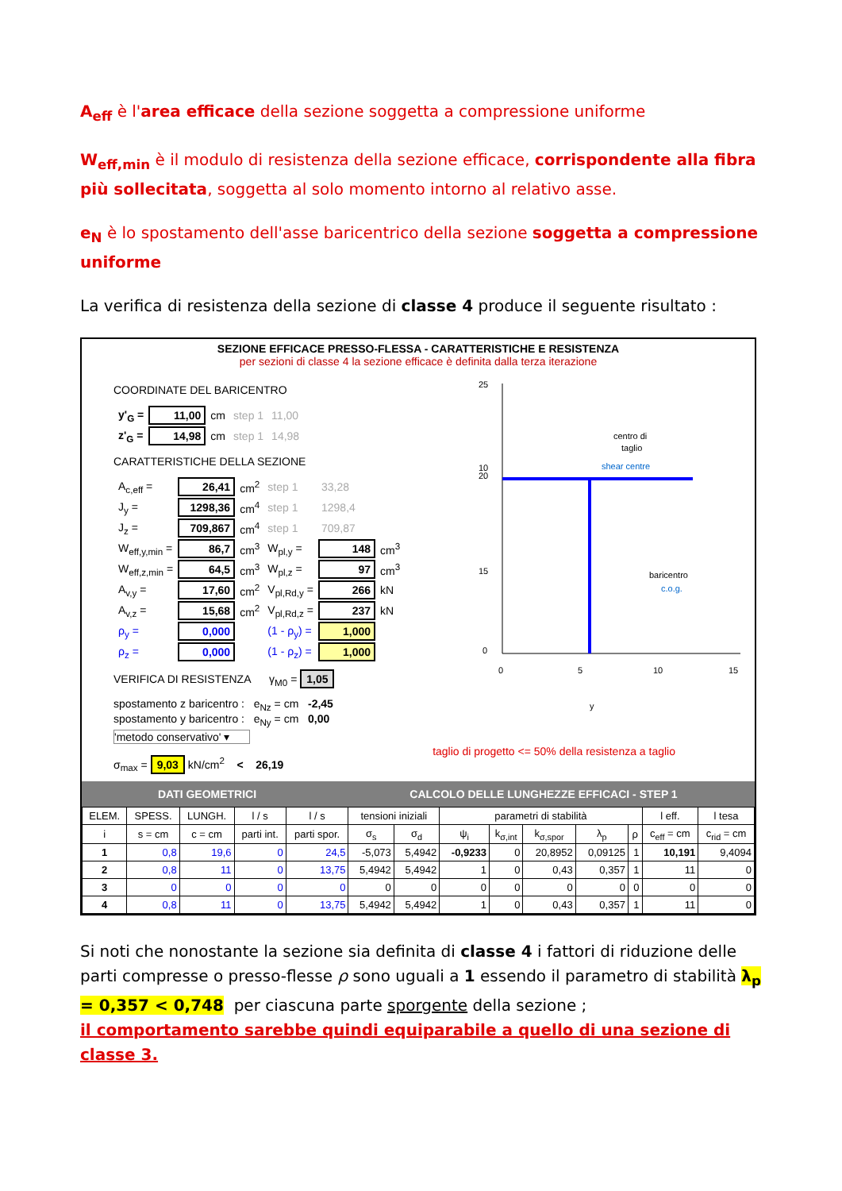A<sub>eff</sub> è l'area efficace della sezione soggetta a compressione uniforme
W<sub>eff,min</sub> è il modulo di resistenza della sezione efficace, corrispondente alla fibra più sollecitata, soggetta al solo momento intorno al relativo asse.
e<sub>N</sub> è lo spostamento dell'asse baricentrico della sezione soggetta a compressione uniforme
La verifica di resistenza della sezione di classe 4 produce il seguente risultato :
SEZIONE EFFICACE PRESSO-FLESSA - CARATTERISTICHE E RESISTENZA
per sezioni di classe 4 la sezione efficace è definita dalla terza iterazione
COORDINATE DEL BARICENTRO
| y'<sub>G</sub> = | 11,00 | cm | step 1 | 11,00 |
| z'<sub>G</sub> = | 14,98 | cm | step 1 | 14,98 |
CARATTERISTICHE DELLA SEZIONE
| A<sub>c,eff</sub> = | 26,41 | cm<sup>2</sup> | step 1 | 33,28 | |
| J<sub>y</sub> = | 1298,36 | cm<sup>4</sup> | step 1 | 1298,4 | |
| J<sub>z</sub> = | 709,867 | cm<sup>4</sup> | step 1 | 709,87 | |
| W<sub>eff,y,min</sub> = | 86,7 | cm<sup>3</sup> | W<sub>pl,y</sub> = | 148 | cm<sup>3</sup> |
| W<sub>eff,z,min</sub> = | 64,5 | cm<sup>3</sup> | W<sub>pl,z</sub> = | 97 | cm<sup>3</sup> |
| A<sub>v,y</sub> = | 17,60 | cm<sup>2</sup> | V<sub>pl,Rd,y</sub> = | 266 | kN |
| A<sub>v,z</sub> = | 15,68 | cm<sup>2</sup> | V<sub>pl,Rd,z</sub> = | 237 | kN |
| ρ<sub>y</sub> = | 0,000 | | (1 - ρ<sub>y</sub>) = | 1,000 | |
| ρ<sub>z</sub> = | 0,000 | | (1 - ρ<sub>z</sub>) = | 1,000 | |
VERIFICA DI RESISTENZA γ<sub>M0</sub> = 1,05
spostamento z baricentro : e<sub>Nz</sub> = cm -2,45
spostamento y baricentro : e<sub>Ny</sub> = cm 0,00
'metodo conservativo' ▾
σ<sub>max</sub> = 9,03 kN/cm<sup>2</sup> < 26,19
25
20
15
10
0
0
5
10
15
centro di
taglio
shear centre
baricentro
c.o.g.
y
taglio di progetto <= 50% della resistenza a taglio
DATI GEOMETRICI CALCOLO DELLE LUNGHEZZE EFFICACI - STEP 1
| ELEM. | SPESS. | LUNGH. | l / s | l / s | tensioni iniziali | | parametri di stabilità | | | | | l eff. | l tesa |
| --- | --- | --- | --- | --- | --- | --- | --- | --- | --- | --- | --- | --- | --- |
| i | s = cm | c = cm | parti int. | parti spor. | σ<sub>s</sub> | σ<sub>d</sub> | ψ<sub>i</sub> | k<sub>σ,int</sub> | k<sub>σ,spor</sub> | λ<sub>p</sub> | ρ | c<sub>eff</sub> = cm | c<sub>rid</sub> = cm |
| 1 | 0,8 | 19,6 | 0 | 24,5 | -5,073 | 5,4942 | -0,9233 | 0 | 20,8952 | 0,09125 | 1 | 10,191 | 9,4094 |
| 2 | 0,8 | 11 | 0 | 13,75 | 5,4942 | 5,4942 | 1 | 0 | 0,43 | 0,357 | 1 | 11 | 0 |
| 3 | 0 | 0 | 0 | 0 | 0 | 0 | 0 | 0 | 0 | 0 | 0 | 0 | 0 |
| 4 | 0,8 | 11 | 0 | 13,75 | 5,4942 | 5,4942 | 1 | 0 | 0,43 | 0,357 | 1 | 11 | 0 |
Si noti che nonostante la sezione sia definita di classe 4 i fattori di riduzione delle parti compresse o presso-flesse ρ sono uguali a 1 essendo il parametro di stabilità λ<sub>p</sub> = 0,357 < 0,748 per ciascuna parte sporgente della sezione ;
il comportamento sarebbe quindi equiparabile a quello di una sezione di classe 3.